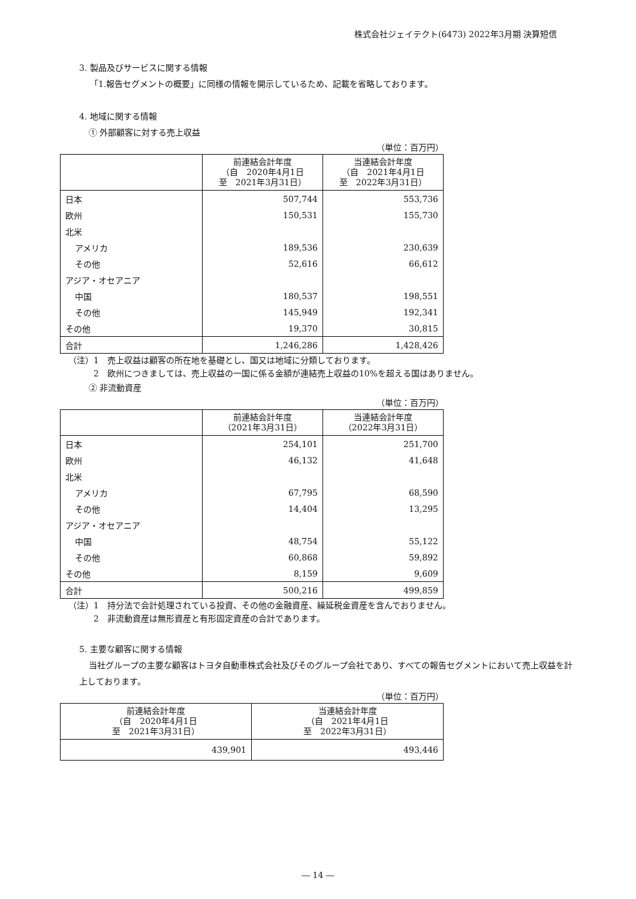株式会社ジェイテクト(6473) 2022年3月期 決算短信
3. 製品及びサービスに関する情報
「1.報告セグメントの概要」に同様の情報を開示しているため、記載を省略しております。
4. 地域に関する情報
① 外部顧客に対する売上収益
（単位：百万円）
| | 前連結会計年度 （自 2020年4月1日 至 2021年3月31日） | 当連結会計年度 （自 2021年4月1日 至 2022年3月31日） |
| --- | --- | --- |
| 日本 | 507,744 | 553,736 |
| 欧州 | 150,531 | 155,730 |
| 北米 | | |
| アメリカ | 189,536 | 230,639 |
| その他 | 52,616 | 66,612 |
| アジア・オセアニア | | |
| 中国 | 180,537 | 198,551 |
| その他 | 145,949 | 192,341 |
| その他 | 19,370 | 30,815 |
| 合計 | 1,246,286 | 1,428,426 |
（注）1　売上収益は顧客の所在地を基礎とし、国又は地域に分類しております。
2　欧州につきましては、売上収益の一国に係る金額が連結売上収益の10%を超える国はありません。
② 非流動資産
（単位：百万円）
| | 前連結会計年度 （2021年3月31日） | 当連結会計年度 （2022年3月31日） |
| --- | --- | --- |
| 日本 | 254,101 | 251,700 |
| 欧州 | 46,132 | 41,648 |
| 北米 | | |
| アメリカ | 67,795 | 68,590 |
| その他 | 14,404 | 13,295 |
| アジア・オセアニア | | |
| 中国 | 48,754 | 55,122 |
| その他 | 60,868 | 59,892 |
| その他 | 8,159 | 9,609 |
| 合計 | 500,216 | 499,859 |
（注）1　持分法で会計処理されている投資、その他の金融資産、繰延税金資産を含んでおりません。
2　非流動資産は無形資産と有形固定資産の合計であります。
5. 主要な顧客に関する情報
当社グループの主要な顧客はトヨタ自動車株式会社及びそのグループ会社であり、すべての報告セグメントにおいて売上収益を計上しております。
（単位：百万円）
| 前連結会計年度 （自 2020年4月1日 至 2021年3月31日） | 当連結会計年度 （自 2021年4月1日 至 2022年3月31日） |
| --- | --- |
| 439,901 | 493,446 |
― 14 ―